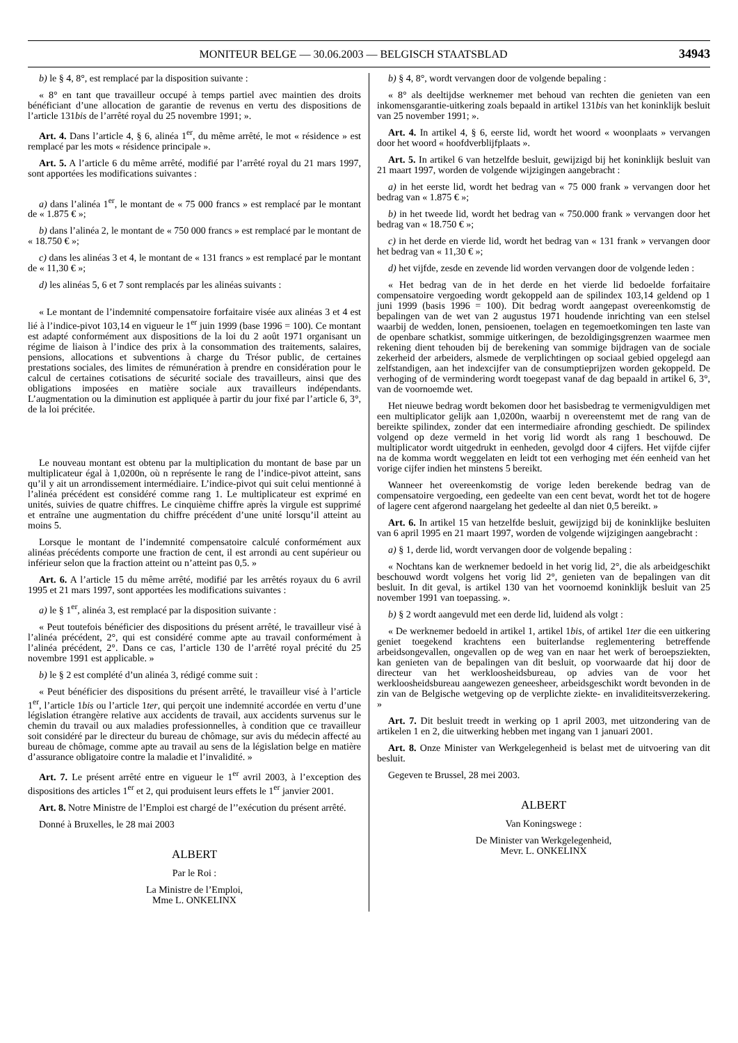MONITEUR BELGE — 30.06.2003 — BELGISCH STAATSBLAD
34943
b) le § 4, 8°, est remplacé par la disposition suivante :
« 8° en tant que travailleur occupé à temps partiel avec maintien des droits bénéficiant d’une allocation de garantie de revenus en vertu des dispositions de l’article 131bis de l’arrêté royal du 25 novembre 1991; ».
Art. 4. Dans l’article 4, § 6, alinéa 1<sup>er</sup>, du même arrêté, le mot « résidence » est remplacé par les mots « résidence principale ».
Art. 5. A l’article 6 du même arrêté, modifié par l’arrêté royal du 21 mars 1997, sont apportées les modifications suivantes :
a) dans l’alinéa 1<sup>er</sup>, le montant de « 75 000 francs » est remplacé par le montant de « 1.875 € »;
b) dans l’alinéa 2, le montant de « 750 000 francs » est remplacé par le montant de « 18.750 € »;
c) dans les alinéas 3 et 4, le montant de « 131 francs » est remplacé par le montant de « 11,30 € »;
d) les alinéas 5, 6 et 7 sont remplacés par les alinéas suivants :
« Le montant de l’indemnité compensatoire forfaitaire visée aux alinéas 3 et 4 est lié à l’indice-pivot 103,14 en vigueur le 1<sup>er</sup> juin 1999 (base 1996 = 100). Ce montant est adapté conformément aux dispositions de la loi du 2 août 1971 organisant un régime de liaison à l’indice des prix à la consommation des traitements, salaires, pensions, allocations et subventions à charge du Trésor public, de certaines prestations sociales, des limites de rémunération à prendre en considération pour le calcul de certaines cotisations de sécurité sociale des travailleurs, ainsi que des obligations imposées en matière sociale aux travailleurs indépendants. L’augmentation ou la diminution est appliquée à partir du jour fixé par l’article 6, 3°, de la loi précitée.
Le nouveau montant est obtenu par la multiplication du montant de base par un multiplicateur égal à 1,0200n, où n représente le rang de l’indice-pivot atteint, sans qu’il y ait un arrondissement intermédiaire. L’indice-pivot qui suit celui mentionné à l’alinéa précédent est considéré comme rang 1. Le multiplicateur est exprimé en unités, suivies de quatre chiffres. Le cinquième chiffre après la virgule est supprimé et entraîne une augmentation du chiffre précédent d’une unité lorsqu’il atteint au moins 5.
Lorsque le montant de l’indemnité compensatoire calculé conformément aux alinéas précédents comporte une fraction de cent, il est arrondi au cent supérieur ou inférieur selon que la fraction atteint ou n’atteint pas 0,5. »
Art. 6. A l’article 15 du même arrêté, modifié par les arrêtés royaux du 6 avril 1995 et 21 mars 1997, sont apportées les modifications suivantes :
a) le § 1<sup>er</sup>, alinéa 3, est remplacé par la disposition suivante :
« Peut toutefois bénéficier des dispositions du présent arrêté, le travailleur visé à l’alinéa précédent, 2°, qui est considéré comme apte au travail conformément à l’alinéa précédent, 2°. Dans ce cas, l’article 130 de l’arrêté royal précité du 25 novembre 1991 est applicable. »
b) le § 2 est complété d’un alinéa 3, rédigé comme suit :
« Peut bénéficier des dispositions du présent arrêté, le travailleur visé à l’article 1<sup>er</sup>, l’article 1bis ou l’article 1ter, qui perçoit une indemnité accordée en vertu d’une législation étrangère relative aux accidents de travail, aux accidents survenus sur le chemin du travail ou aux maladies professionnelles, à condition que ce travailleur soit considéré par le directeur du bureau de chômage, sur avis du médecin affecté au bureau de chômage, comme apte au travail au sens de la législation belge en matière d’assurance obligatoire contre la maladie et l’invalidité. »
Art. 7. Le présent arrêté entre en vigueur le 1<sup>er</sup> avril 2003, à l’exception des dispositions des articles 1<sup>er</sup> et 2, qui produisent leurs effets le 1<sup>er</sup> janvier 2001.
Art. 8. Notre Ministre de l’Emploi est chargé de l’’exécution du présent arrêté.
Donné à Bruxelles, le 28 mai 2003
ALBERT
Par le Roi :
La Ministre de l’Emploi,
Mme L. ONKELINX
b) § 4, 8°, wordt vervangen door de volgende bepaling :
« 8° als deeltijdse werknemer met behoud van rechten die genieten van een inkomensgarantie-uitkering zoals bepaald in artikel 131bis van het koninklijk besluit van 25 november 1991; ».
Art. 4. In artikel 4, § 6, eerste lid, wordt het woord « woonplaats » vervangen door het woord « hoofdverblijfplaats ».
Art. 5. In artikel 6 van hetzelfde besluit, gewijzigd bij het koninklijk besluit van 21 maart 1997, worden de volgende wijzigingen aangebracht :
a) in het eerste lid, wordt het bedrag van « 75 000 frank » vervangen door het bedrag van « 1.875 € »;
b) in het tweede lid, wordt het bedrag van « 750.000 frank » vervangen door het bedrag van « 18.750 € »;
c) in het derde en vierde lid, wordt het bedrag van « 131 frank » vervangen door het bedrag van « 11,30 € »;
d) het vijfde, zesde en zevende lid worden vervangen door de volgende leden :
« Het bedrag van de in het derde en het vierde lid bedoelde forfaitaire compensatoire vergoeding wordt gekoppeld aan de spilindex 103,14 geldend op 1 juni 1999 (basis 1996 = 100). Dit bedrag wordt aangepast overeenkomstig de bepalingen van de wet van 2 augustus 1971 houdende inrichting van een stelsel waarbij de wedden, lonen, pensioenen, toelagen en tegemoetkomingen ten laste van de openbare schatkist, sommige uitkeringen, de bezoldigingsgrenzen waarmee men rekening dient tehouden bij de berekening van sommige bijdragen van de sociale zekerheid der arbeiders, alsmede de verplichtingen op sociaal gebied opgelegd aan zelfstandigen, aan het indexcijfer van de consumptieprijzen worden gekoppeld. De verhoging of de vermindering wordt toegepast vanaf de dag bepaald in artikel 6, 3°, van de voornoemde wet.
Het nieuwe bedrag wordt bekomen door het basisbedrag te vermenigvuldigen met een multiplicator gelijk aan 1,0200n, waarbij n overeenstemt met de rang van de bereikte spilindex, zonder dat een intermediaire afronding geschiedt. De spilindex volgend op deze vermeld in het vorig lid wordt als rang 1 beschouwd. De multiplicator wordt uitgedrukt in eenheden, gevolgd door 4 cijfers. Het vijfde cijfer na de komma wordt weggelaten en leidt tot een verhoging met één eenheid van het vorige cijfer indien het minstens 5 bereikt.
Wanneer het overeenkomstig de vorige leden berekende bedrag van de compensatoire vergoeding, een gedeelte van een cent bevat, wordt het tot de hogere of lagere cent afgerond naargelang het gedeelte al dan niet 0,5 bereikt. »
Art. 6. In artikel 15 van hetzelfde besluit, gewijzigd bij de koninklijke besluiten van 6 april 1995 en 21 maart 1997, worden de volgende wijzigingen aangebracht :
a) § 1, derde lid, wordt vervangen door de volgende bepaling :
« Nochtans kan de werknemer bedoeld in het vorig lid, 2°, die als arbeidgeschikt beschouwd wordt volgens het vorig lid 2°, genieten van de bepalingen van dit besluit. In dit geval, is artikel 130 van het voornoemd koninklijk besluit van 25 november 1991 van toepassing. ».
b) § 2 wordt aangevuld met een derde lid, luidend als volgt :
« De werknemer bedoeld in artikel 1, artikel 1bis, of artikel 1ter die een uitkering geniet toegekend krachtens een buiterlandse reglementering betreffende arbeidsongevallen, ongevallen op de weg van en naar het werk of beroepsziekten, kan genieten van de bepalingen van dit besluit, op voorwaarde dat hij door de directeur van het werkloosheidsbureau, op advies van de voor het werkloosheidsbureau aangewezen geneesheer, arbeidsgeschikt wordt bevonden in de zin van de Belgische wetgeving op de verplichte ziekte- en invaliditeitsverzekering. »
Art. 7. Dit besluit treedt in werking op 1 april 2003, met uitzondering van de artikelen 1 en 2, die uitwerking hebben met ingang van 1 januari 2001.
Art. 8. Onze Minister van Werkgelegenheid is belast met de uitvoering van dit besluit.
Gegeven te Brussel, 28 mei 2003.
ALBERT
Van Koningswege :
De Minister van Werkgelegenheid,
Mevr. L. ONKELINX